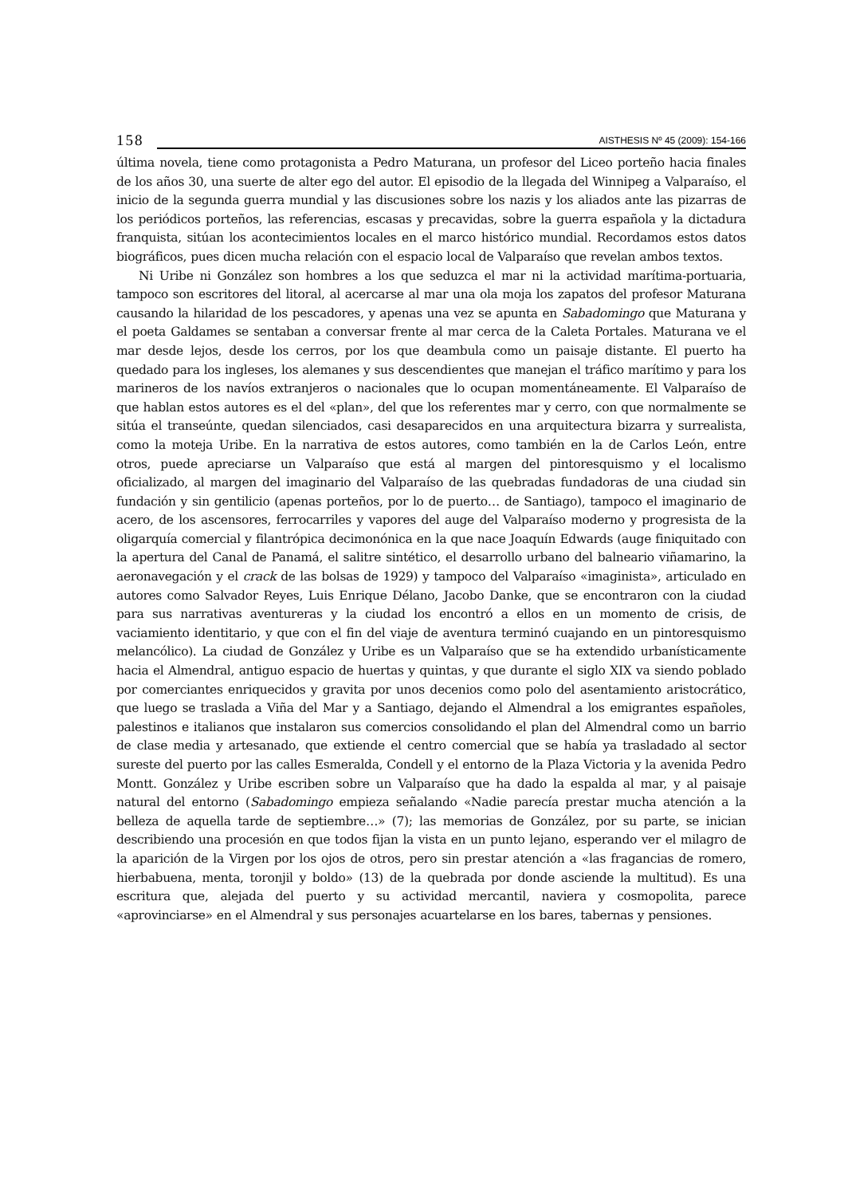158
AISTHESIS Nº 45 (2009): 154-166
última novela, tiene como protagonista a Pedro Maturana, un profesor del Liceo porteño hacia finales de los años 30, una suerte de alter ego del autor. El episodio de la llegada del Winnipeg a Valparaíso, el inicio de la segunda guerra mundial y las discusiones sobre los nazis y los aliados ante las pizarras de los periódicos porteños, las referencias, escasas y precavidas, sobre la guerra española y la dictadura franquista, sitúan los acontecimientos locales en el marco histórico mundial. Recordamos estos datos biográficos, pues dicen mucha relación con el espacio local de Valparaíso que revelan ambos textos.
Ni Uribe ni González son hombres a los que seduzca el mar ni la actividad marítima-portuaria, tampoco son escritores del litoral, al acercarse al mar una ola moja los zapatos del profesor Maturana causando la hilaridad de los pescadores, y apenas una vez se apunta en Sabadomingo que Maturana y el poeta Galdames se sentaban a conversar frente al mar cerca de la Caleta Portales. Maturana ve el mar desde lejos, desde los cerros, por los que deambula como un paisaje distante. El puerto ha quedado para los ingleses, los alemanes y sus descendientes que manejan el tráfico marítimo y para los marineros de los navíos extranjeros o nacionales que lo ocupan momentáneamente. El Valparaíso de que hablan estos autores es el del «plan», del que los referentes mar y cerro, con que normalmente se sitúa el transeúnte, quedan silenciados, casi desaparecidos en una arquitectura bizarra y surrealista, como la moteja Uribe. En la narrativa de estos autores, como también en la de Carlos León, entre otros, puede apreciarse un Valparaíso que está al margen del pintoresquismo y el localismo oficializado, al margen del imaginario del Valparaíso de las quebradas fundadoras de una ciudad sin fundación y sin gentilicio (apenas porteños, por lo de puerto… de Santiago), tampoco el imaginario de acero, de los ascensores, ferrocarriles y vapores del auge del Valparaíso moderno y progresista de la oligarquía comercial y filantrópica decimonónica en la que nace Joaquín Edwards (auge finiquitado con la apertura del Canal de Panamá, el salitre sintético, el desarrollo urbano del balneario viñamarino, la aeronavegación y el crack de las bolsas de 1929) y tampoco del Valparaíso «imaginista», articulado en autores como Salvador Reyes, Luis Enrique Délano, Jacobo Danke, que se encontraron con la ciudad para sus narrativas aventureras y la ciudad los encontró a ellos en un momento de crisis, de vaciamiento identitario, y que con el fin del viaje de aventura terminó cuajando en un pintoresquismo melancólico). La ciudad de González y Uribe es un Valparaíso que se ha extendido urbanísticamente hacia el Almendral, antiguo espacio de huertas y quintas, y que durante el siglo XIX va siendo poblado por comerciantes enriquecidos y gravita por unos decenios como polo del asentamiento aristocrático, que luego se traslada a Viña del Mar y a Santiago, dejando el Almendral a los emigrantes españoles, palestinos e italianos que instalaron sus comercios consolidando el plan del Almendral como un barrio de clase media y artesanado, que extiende el centro comercial que se había ya trasladado al sector sureste del puerto por las calles Esmeralda, Condell y el entorno de la Plaza Victoria y la avenida Pedro Montt. González y Uribe escriben sobre un Valparaíso que ha dado la espalda al mar, y al paisaje natural del entorno (Sabadomingo empieza señalando «Nadie parecía prestar mucha atención a la belleza de aquella tarde de septiembre…» (7); las memorias de González, por su parte, se inician describiendo una procesión en que todos fijan la vista en un punto lejano, esperando ver el milagro de la aparición de la Virgen por los ojos de otros, pero sin prestar atención a «las fragancias de romero, hierbabuena, menta, toronjil y boldo» (13) de la quebrada por donde asciende la multitud). Es una escritura que, alejada del puerto y su actividad mercantil, naviera y cosmopolita, parece «aprovinciarse» en el Almendral y sus personajes acuartelarse en los bares, tabernas y pensiones.